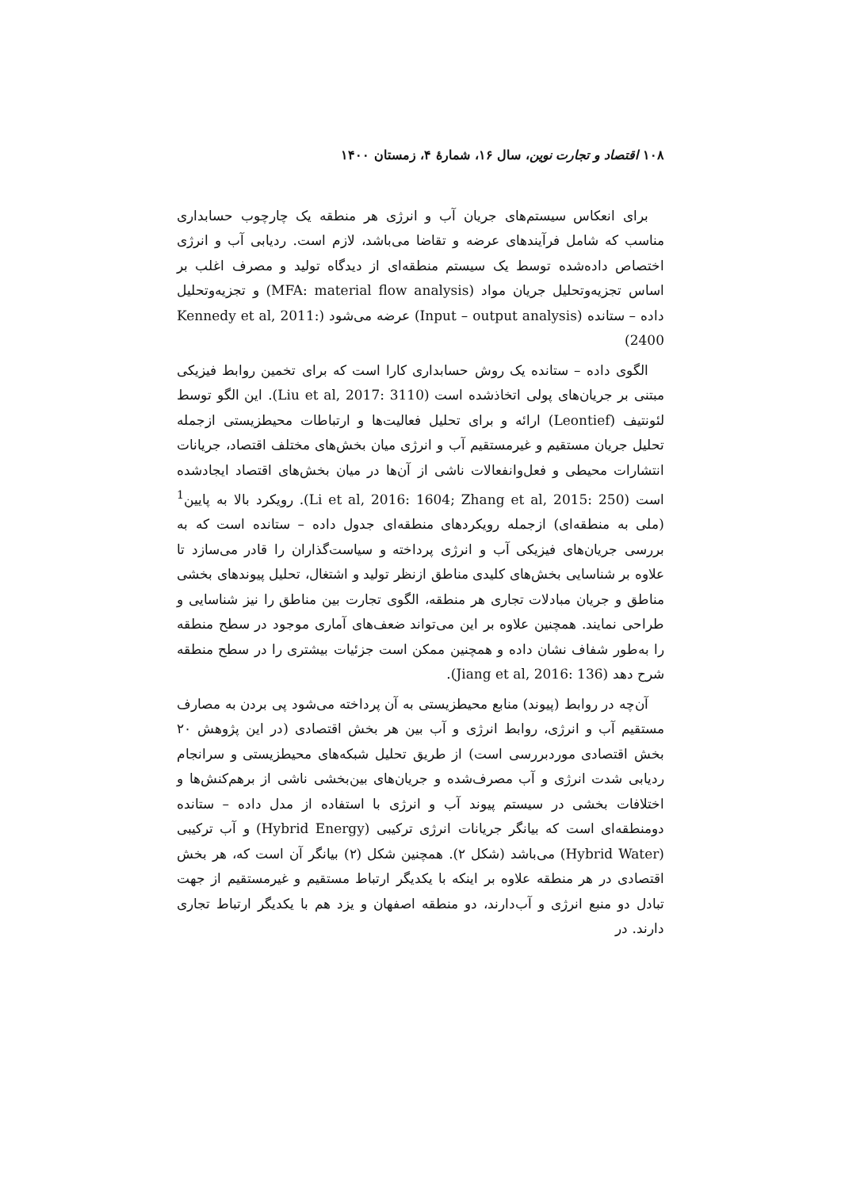۱۰۸ اقتصاد و تجارت نوین، سال ۱۶، شمارهٔ ۴، زمستان ۱۴۰۰
برای انعکاس سیستم‌های جریان آب و انرژی هر منطقه یک چارچوب حسابداری مناسب که شامل فرآیندهای عرضه و تقاضا می‌باشد، لازم است. ردیابی آب و انرژی اختصاص داده‌شده توسط یک سیستم منطقه‌ای از دیدگاه تولید و مصرف اغلب بر اساس تجزیه‌وتحلیل جریان مواد (MFA: material flow analysis) و تجزیه‌وتحلیل داده – ستانده (Input – output analysis) عرضه می‌شود (Kennedy et al, 2011: 2400)
الگوی داده – ستانده یک روش حسابداری کارا است که برای تخمین روابط فیزیکی مبتنی بر جریان‌های پولی اتخاذشده است (Liu et al, 2017: 3110). این الگو توسط لئونتیف (Leontief) ارائه و برای تحلیل فعالیت‌ها و ارتباطات محیطزیستی ازجمله تحلیل جریان مستقیم و غیرمستقیم آب و انرژی میان بخش‌های مختلف اقتصاد، جریانات انتشارات محیطی و فعل‌وانفعالات ناشی از آن‌ها در میان بخش‌های اقتصاد ایجادشده است (Li et al, 2016: 1604; Zhang et al, 2015: 250). رویکرد بالا به پایین<sup>1</sup> (ملی به منطقه‌ای) ازجمله رویکردهای منطقه‌ای جدول داده – ستانده است که به بررسی جریان‌های فیزیکی آب و انرژی پرداخته و سیاست‌گذاران را قادر می‌سازد تا علاوه بر شناسایی بخش‌های کلیدی مناطق ازنظر تولید و اشتغال، تحلیل پیوندهای بخشی مناطق و جریان مبادلات تجاری هر منطقه، الگوی تجارت بین مناطق را نیز شناسایی و طراحی نمایند. همچنین علاوه بر این می‌تواند ضعف‌های آماری موجود در سطح منطقه را به‌طور شفاف نشان داده و همچنین ممکن است جزئیات بیشتری را در سطح منطقه شرح دهد (Jiang et al, 2016: 136).
آن‌چه در روابط (پیوند) منابع محیطزیستی به آن پرداخته می‌شود پی بردن به مصارف مستقیم آب و انرژی، روابط انرژی و آب بین هر بخش اقتصادی (در این پژوهش ۲۰ بخش اقتصادی موردبررسی است) از طریق تحلیل شبکه‌های محیطزیستی و سرانجام ردیابی شدت انرژی و آب مصرف‌شده و جریان‌های بین‌بخشی ناشی از برهم‌کنش‌ها و اختلافات بخشی در سیستم پیوند آب و انرژی با استفاده از مدل داده – ستانده دومنطقه‌ای است که بیانگر جریانات انرژی ترکیبی (Hybrid Energy) و آب ترکیبی (Hybrid Water) می‌باشد (شکل ۲). همچنین شکل (۲) بیانگر آن است که، هر بخش اقتصادی در هر منطقه علاوه بر اینکه با یکدیگر ارتباط مستقیم و غیرمستقیم از جهت تبادل دو منبع انرژی و آب‌دارند، دو منطقه اصفهان و یزد هم با یکدیگر ارتباط تجاری دارند. در